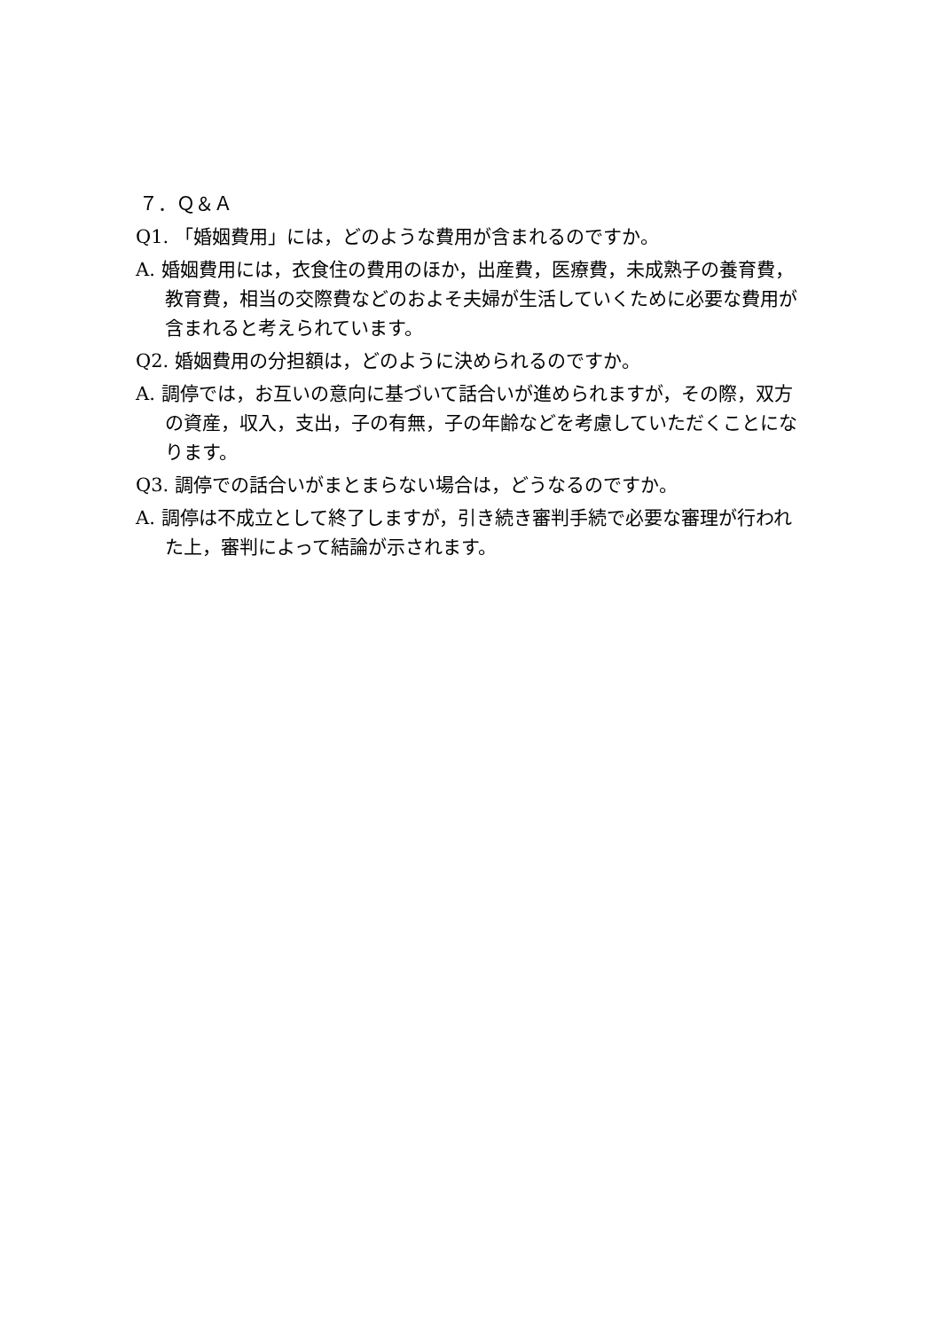７．Ｑ＆Ａ
Q1. 「婚姻費用」には，どのような費用が含まれるのですか。
A. 婚姻費用には，衣食住の費用のほか，出産費，医療費，未成熟子の養育費，教育費，相当の交際費などのおよそ夫婦が生活していくために必要な費用が含まれると考えられています。
Q2. 婚姻費用の分担額は，どのように決められるのですか。
A. 調停では，お互いの意向に基づいて話合いが進められますが，その際，双方の資産，収入，支出，子の有無，子の年齢などを考慮していただくことになります。
Q3. 調停での話合いがまとまらない場合は，どうなるのですか。
A. 調停は不成立として終了しますが，引き続き審判手続で必要な審理が行われた上，審判によって結論が示されます。